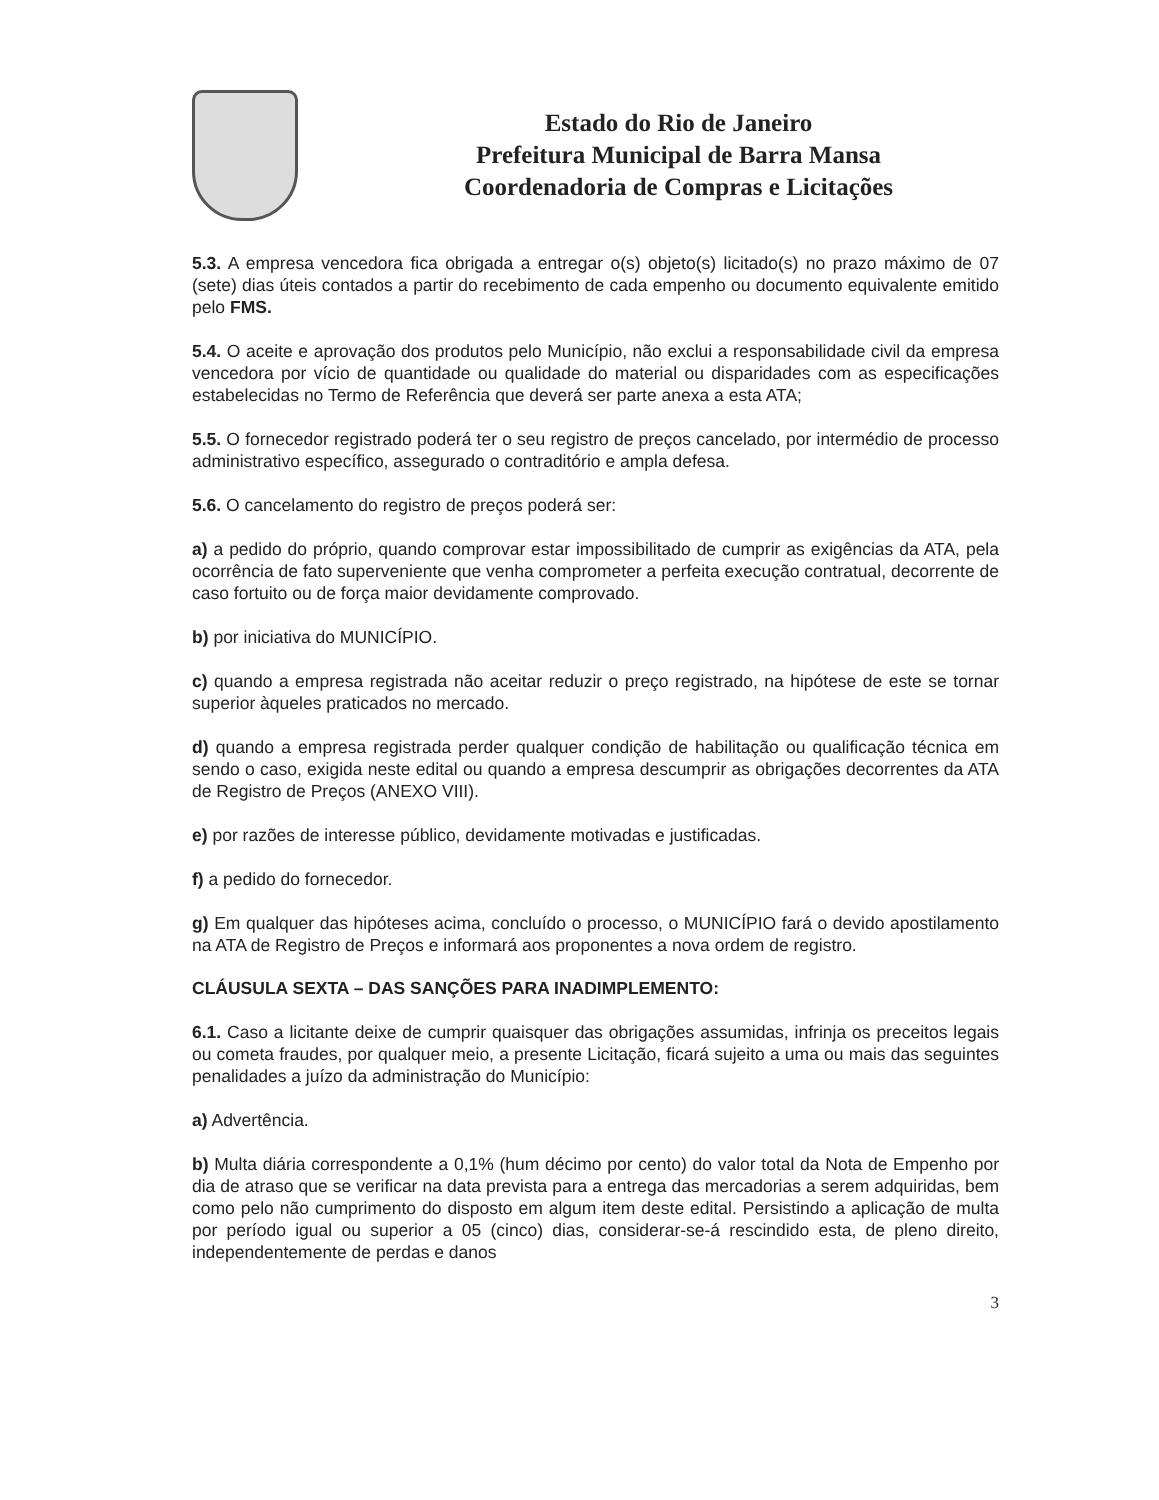Estado do Rio de Janeiro
Prefeitura Municipal de Barra Mansa
Coordenadoria de Compras e Licitações
5.3. A empresa vencedora fica obrigada a entregar o(s) objeto(s) licitado(s) no prazo máximo de 07 (sete) dias úteis contados a partir do recebimento de cada empenho ou documento equivalente emitido pelo FMS.
5.4. O aceite e aprovação dos produtos pelo Município, não exclui a responsabilidade civil da empresa vencedora por vício de quantidade ou qualidade do material ou disparidades com as especificações estabelecidas no Termo de Referência que deverá ser parte anexa a esta ATA;
5.5. O fornecedor registrado poderá ter o seu registro de preços cancelado, por intermédio de processo administrativo específico, assegurado o contraditório e ampla defesa.
5.6. O cancelamento do registro de preços poderá ser:
a) a pedido do próprio, quando comprovar estar impossibilitado de cumprir as exigências da ATA, pela ocorrência de fato superveniente que venha comprometer a perfeita execução contratual, decorrente de caso fortuito ou de força maior devidamente comprovado.
b) por iniciativa do MUNICÍPIO.
c) quando a empresa registrada não aceitar reduzir o preço registrado, na hipótese de este se tornar superior àqueles praticados no mercado.
d) quando a empresa registrada perder qualquer condição de habilitação ou qualificação técnica em sendo o caso, exigida neste edital ou quando a empresa descumprir as obrigações decorrentes da ATA de Registro de Preços (ANEXO VIII).
e) por razões de interesse público, devidamente motivadas e justificadas.
f) a pedido do fornecedor.
g) Em qualquer das hipóteses acima, concluído o processo, o MUNICÍPIO fará o devido apostilamento na ATA de Registro de Preços e informará aos proponentes a nova ordem de registro.
CLÁUSULA SEXTA – DAS SANÇÕES PARA INADIMPLEMENTO:
6.1. Caso a licitante deixe de cumprir quaisquer das obrigações assumidas, infrinja os preceitos legais ou cometa fraudes, por qualquer meio, a presente Licitação, ficará sujeito a uma ou mais das seguintes penalidades a juízo da administração do Município:
a) Advertência.
b) Multa diária correspondente a 0,1% (hum décimo por cento) do valor total da Nota de Empenho por dia de atraso que se verificar na data prevista para a entrega das mercadorias a serem adquiridas, bem como pelo não cumprimento do disposto em algum item deste edital. Persistindo a aplicação de multa por período igual ou superior a 05 (cinco) dias, considerar-se-á rescindido esta, de pleno direito, independentemente de perdas e danos
3